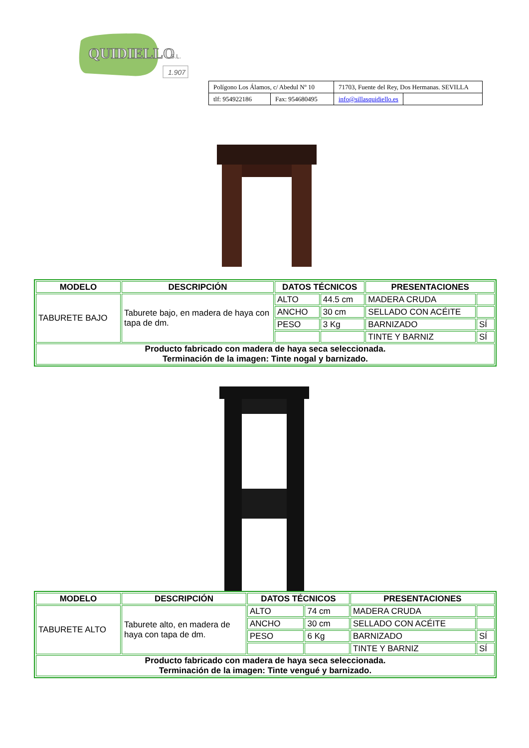QUIDIELLO
S.L.
1.907
| Polígono Los Álamos, c/ Abedul Nº 10 | | 71703, Fuente del Rey, Dos Hermanas. SEVILLA | |
| tlf: 954922186 | Fax: 954680495 | info@sillasquidiello.es | |
| MODELO | DESCRIPCIÓN | DATOS TÉCNICOS | | PRESENTACIONES | |
| --- | --- | --- | --- | --- | --- |
| TABURETE BAJO | Taburete bajo, en madera de haya con tapa de dm. | ALTO | 44.5 cm | MADERA CRUDA | |
| | | ANCHO | 30 cm | SELLADO CON ACÉITE | |
| | | PESO | 3 Kg | BARNIZADO | SÍ |
| | | | | TINTE Y BARNIZ | SÍ |
| Producto fabricado con madera de haya seca seleccionada. Terminación de la imagen: Tinte nogal y barnizado. | | | | | |
| MODELO | DESCRIPCIÓN | DATOS TÉCNICOS | | PRESENTACIONES | |
| --- | --- | --- | --- | --- | --- |
| TABURETE ALTO | Taburete alto, en madera de haya con tapa de dm. | ALTO | 74 cm | MADERA CRUDA | |
| | | ANCHO | 30 cm | SELLADO CON ACÉITE | |
| | | PESO | 6 Kg | BARNIZADO | SÍ |
| | | | | TINTE Y BARNIZ | SÍ |
| Producto fabricado con madera de haya seca seleccionada. Terminación de la imagen: Tinte vengué y barnizado. | | | | | |